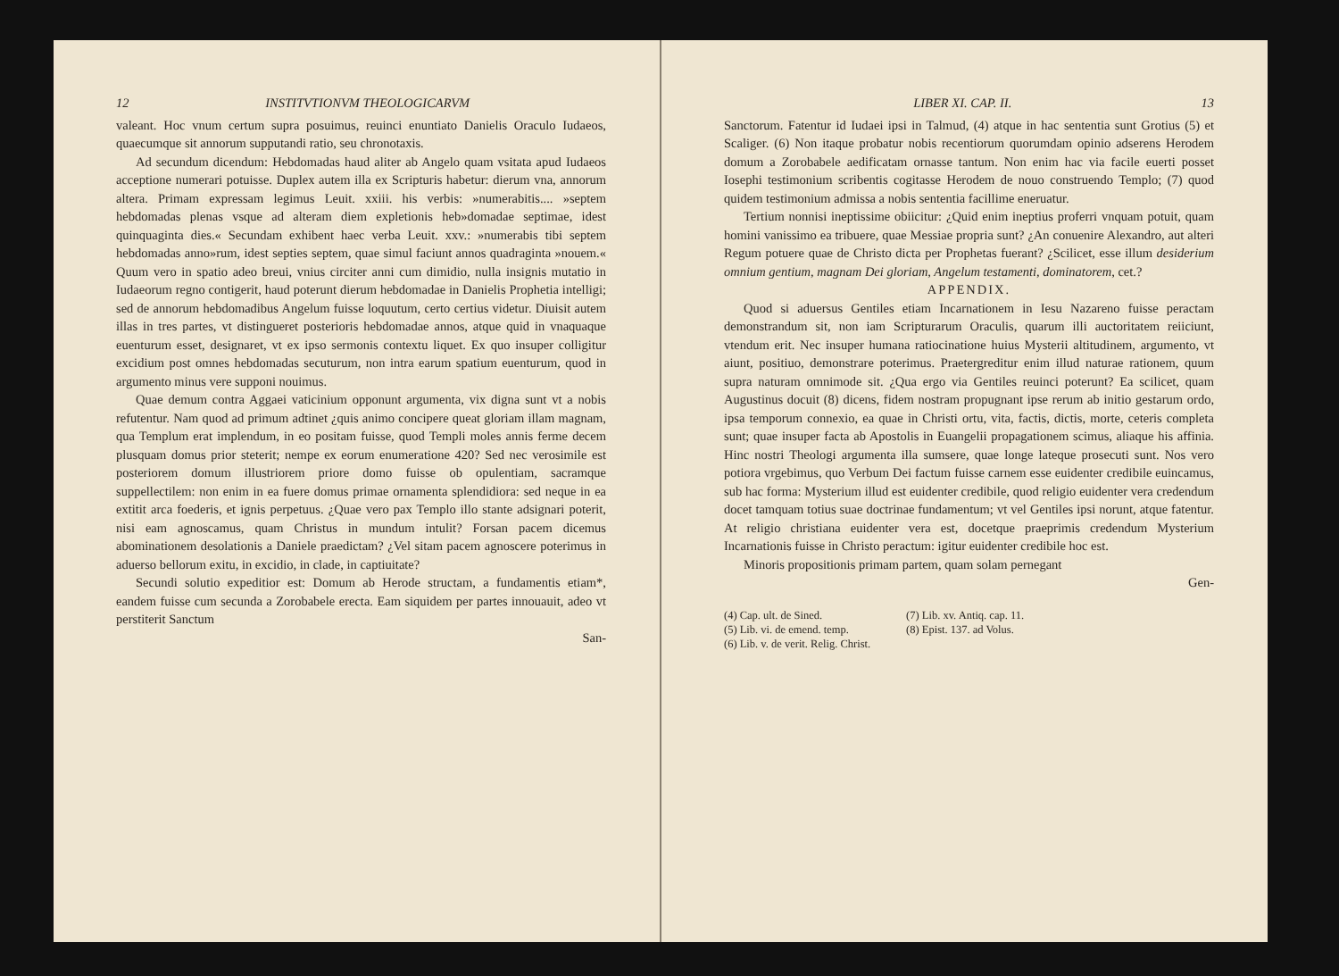12 INSTITVTIONVM THEOLOGICARVM
valeant. Hoc vnum certum supra posuimus, reuinci enuntiato Danielis Oraculo Iudaeos, quaecumque sit annorum supputandi ratio, seu chronotaxis.
Ad secundum dicendum: Hebdomadas haud aliter ab Angelo quam vsitata apud Iudaeos acceptione numerari potuisse. Duplex autem illa ex Scripturis habetur: dierum vna, annorum altera. Primam expressam legimus Leuit. xxiii. his verbis: »numerabitis.... »septem hebdomadas plenas vsque ad alteram diem expletionis heb»domadae septimae, idest quinquaginta dies.« Secundam exhibent haec verba Leuit. xxv.: »numerabis tibi septem hebdomadas anno»rum, idest septies septem, quae simul faciunt annos quadraginta »nouem.« Quum vero in spatio adeo breui, vnius circiter anni cum dimidio, nulla insignis mutatio in Iudaeorum regno contigerit, haud poterunt dierum hebdomadae in Danielis Prophetia intelligi; sed de annorum hebdomadibus Angelum fuisse loquutum, certo certius videtur. Diuisit autem illas in tres partes, vt distingueret posterioris hebdomadae annos, atque quid in vnaquaque euenturum esset, designaret, vt ex ipso sermonis contextu liquet. Ex quo insuper colligitur excidium post omnes hebdomadas secuturum, non intra earum spatium euenturum, quod in argumento minus vere supponi nouimus.
Quae demum contra Aggaei vaticinium opponunt argumenta, vix digna sunt vt a nobis refutentur. Nam quod ad primum adtinet ¿quis animo concipere queat gloriam illam magnam, qua Templum erat implendum, in eo positam fuisse, quod Templi moles annis ferme decem plusquam domus prior steterit; nempe ex eorum enumeratione 420? Sed nec verosimile est posteriorem domum illustriorem priore domo fuisse ob opulentiam, sacramque suppellectilem: non enim in ea fuere domus primae ornamenta splendidiora: sed neque in ea extitit arca foederis, et ignis perpetuus. ¿Quae vero pax Templo illo stante adsignari poterit, nisi eam agnoscamus, quam Christus in mundum intulit? Forsan pacem dicemus abominationem desolationis a Daniele praedictam? ¿Vel sitam pacem agnoscere poterimus in aduerso bellorum exitu, in excidio, in clade, in captiuitate?
Secundi solutio expeditior est: Domum ab Herode structam, a fundamentis etiam*, eandem fuisse cum secunda a Zorobabele erecta. Eam siquidem per partes innouauit, adeo vt perstiterit Sanctum
San-
LIBER XI. CAP. II. 13
Sanctorum. Fatentur id Iudaei ipsi in Talmud, (4) atque in hac sententia sunt Grotius (5) et Scaliger. (6) Non itaque probatur nobis recentiorum quorumdam opinio adserens Herodem domum a Zorobabele aedificatam ornasse tantum. Non enim hac via facile euerti posset Iosephi testimonium scribentis cogitasse Herodem de nouo construendo Templo; (7) quod quidem testimonium admissa a nobis sententia facillime eneruatur.
Tertium nonnisi ineptissime obiicitur: ¿Quid enim ineptius proferri vnquam potuit, quam homini vanissimo ea tribuere, quae Messiae propria sunt? ¿An conuenire Alexandro, aut alteri Regum potuere quae de Christo dicta per Prophetas fuerant? ¿Scilicet, esse illum desiderium omnium gentium, magnam Dei gloriam, Angelum testamenti, dominatorem, cet.?
APPENDIX.
Quod si aduersus Gentiles etiam Incarnationem in Iesu Nazareno fuisse peractam demonstrandum sit, non iam Scripturarum Oraculis, quarum illi auctoritatem reiiciunt, vtendum erit. Nec insuper humana ratiocinatione huius Mysterii altitudinem, argumento, vt aiunt, positiuo, demonstrare poterimus. Praetergreditur enim illud naturae rationem, quum supra naturam omnimode sit. ¿Qua ergo via Gentiles reuinci poterunt? Ea scilicet, quam Augustinus docuit (8) dicens, fidem nostram propugnant ipse rerum ab initio gestarum ordo, ipsa temporum connexio, ea quae in Christi ortu, vita, factis, dictis, morte, ceteris completa sunt; quae insuper facta ab Apostolis in Euangelii propagationem scimus, aliaque his affinia. Hinc nostri Theologi argumenta illa sumsere, quae longe lateque prosecuti sunt. Nos vero potiora vrgebimus, quo Verbum Dei factum fuisse carnem esse euidenter credibile euincamus, sub hac forma: Mysterium illud est euidenter credibile, quod religio euidenter vera credendum docet tamquam totius suae doctrinae fundamentum; vt vel Gentiles ipsi norunt, atque fatentur. At religio christiana euidenter vera est, docetque praeprimis credendum Mysterium Incarnationis fuisse in Christo peractum: igitur euidenter credibile hoc est.
Minoris propositionis primam partem, quam solam pernegant
Gen-
(4) Cap. ult. de Sined.
(5) Lib. vi. de emend. temp.
(6) Lib. v. de verit. Relig. Christ.
(7) Lib. xv. Antiq. cap. 11.
(8) Epist. 137. ad Volus.